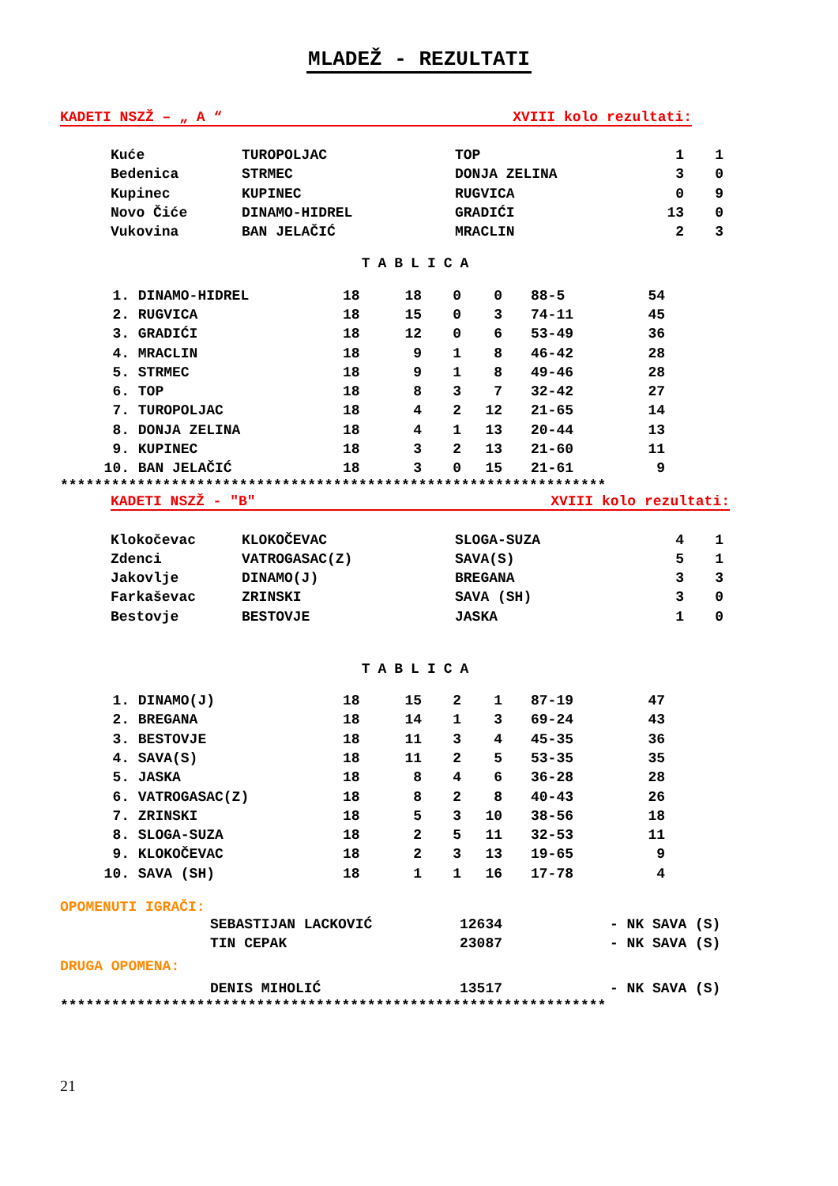MLADEŽ - REZULTATI
KADETI NSZŽ – „ A “XVIII kolo rezultati:
| Kuće | TUROPOLJAC | TOP | 1 | 1 |
| Bedenica | STRMEC | DONJA ZELINA | 3 | 0 |
| Kupinec | KUPINEC | RUGVICA | 0 | 9 |
| Novo Čiće | DINAMO-HIDREL | GRADIĆI | 13 | 0 |
| Vukovina | BAN JELAČIĆ | MRACLIN | 2 | 3 |
TABLICA
| 1. | DINAMO-HIDREL | 18 | 18 | 0 | 0 | 88-5 | 54 |
| 2. | RUGVICA | 18 | 15 | 0 | 3 | 74-11 | 45 |
| 3. | GRADIĆI | 18 | 12 | 0 | 6 | 53-49 | 36 |
| 4. | MRACLIN | 18 | 9 | 1 | 8 | 46-42 | 28 |
| 5. | STRMEC | 18 | 9 | 1 | 8 | 49-46 | 28 |
| 6. | TOP | 18 | 8 | 3 | 7 | 32-42 | 27 |
| 7. | TUROPOLJAC | 18 | 4 | 2 | 12 | 21-65 | 14 |
| 8. | DONJA ZELINA | 18 | 4 | 1 | 13 | 20-44 | 13 |
| 9. | KUPINEC | 18 | 3 | 2 | 13 | 21-60 | 11 |
| 10. | BAN JELAČIĆ | 18 | 3 | 0 | 15 | 21-61 | 9 |
****************************************************************
KADETI NSZŽ - "B" XVIII kolo rezultati:
| Klokočevac | KLOKOČEVAC | SLOGA-SUZA | 4 | 1 |
| Zdenci | VATROGASAC(Z) | SAVA(S) | 5 | 1 |
| Jakovlje | DINAMO(J) | BREGANA | 3 | 3 |
| Farkaševac | ZRINSKI | SAVA (SH) | 3 | 0 |
| Bestovje | BESTOVJE | JASKA | 1 | 0 |
TABLICA
| 1. | DINAMO(J) | 18 | 15 | 2 | 1 | 87-19 | 47 |
| 2. | BREGANA | 18 | 14 | 1 | 3 | 69-24 | 43 |
| 3. | BESTOVJE | 18 | 11 | 3 | 4 | 45-35 | 36 |
| 4. | SAVA(S) | 18 | 11 | 2 | 5 | 53-35 | 35 |
| 5. | JASKA | 18 | 8 | 4 | 6 | 36-28 | 28 |
| 6. | VATROGASAC(Z) | 18 | 8 | 2 | 8 | 40-43 | 26 |
| 7. | ZRINSKI | 18 | 5 | 3 | 10 | 38-56 | 18 |
| 8. | SLOGA-SUZA | 18 | 2 | 5 | 11 | 32-53 | 11 |
| 9. | KLOKOČEVAC | 18 | 2 | 3 | 13 | 19-65 | 9 |
| 10. | SAVA (SH) | 18 | 1 | 1 | 16 | 17-78 | 4 |
OPOMENUTI IGRAČI:
| SEBASTIJAN LACKOVIĆ | 12634 | - NK SAVA (S) |
| TIN CEPAK | 23087 | - NK SAVA (S) |
DRUGA OPOMENA:
| DENIS MIHOLIĆ | 13517 | - NK SAVA (S) |
****************************************************************
21